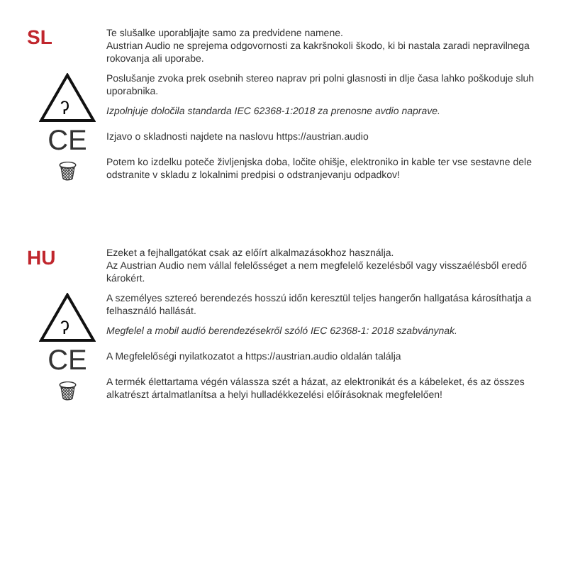SL
Te slušalke uporabljajte samo za predvidene namene.
Austrian Audio ne sprejema odgovornosti za kakršnokoli škodo, ki bi nastala zaradi nepravilnega rokovanja ali uporabe.
ʔ
Poslušanje zvoka prek osebnih stereo naprav pri polni glasnosti in dlje časa lahko poškoduje sluh uporabnika.
Izpolnjuje določila standarda IEC 62368-1:2018 za prenosne avdio naprave.
CE
Izjavo o skladnosti najdete na naslovu https://austrian.audio
🗑
Potem ko izdelku poteče življenjska doba, ločite ohišje, elektroniko in kable ter vse sestavne dele odstranite v skladu z lokalnimi predpisi o odstranjevanju odpadkov!
HU
Ezeket a fejhallgatókat csak az előírt alkalmazásokhoz használja.
Az Austrian Audio nem vállal felelősséget a nem megfelelő kezelésből vagy visszaélésből eredő károkért.
ʔ
A személyes sztereó berendezés hosszú időn keresztül teljes hangerőn hallgatása károsíthatja a felhasználó hallását.
Megfelel a mobil audió berendezésekről szóló IEC 62368-1: 2018 szabványnak.
CE
A Megfelelőségi nyilatkozatot a https://austrian.audio oldalán találja
🗑
A termék élettartama végén válassza szét a házat, az elektronikát és a kábeleket, és az összes alkatrészt ártalmatlanítsa a helyi hulladékkezelési előírásoknak megfelelően!